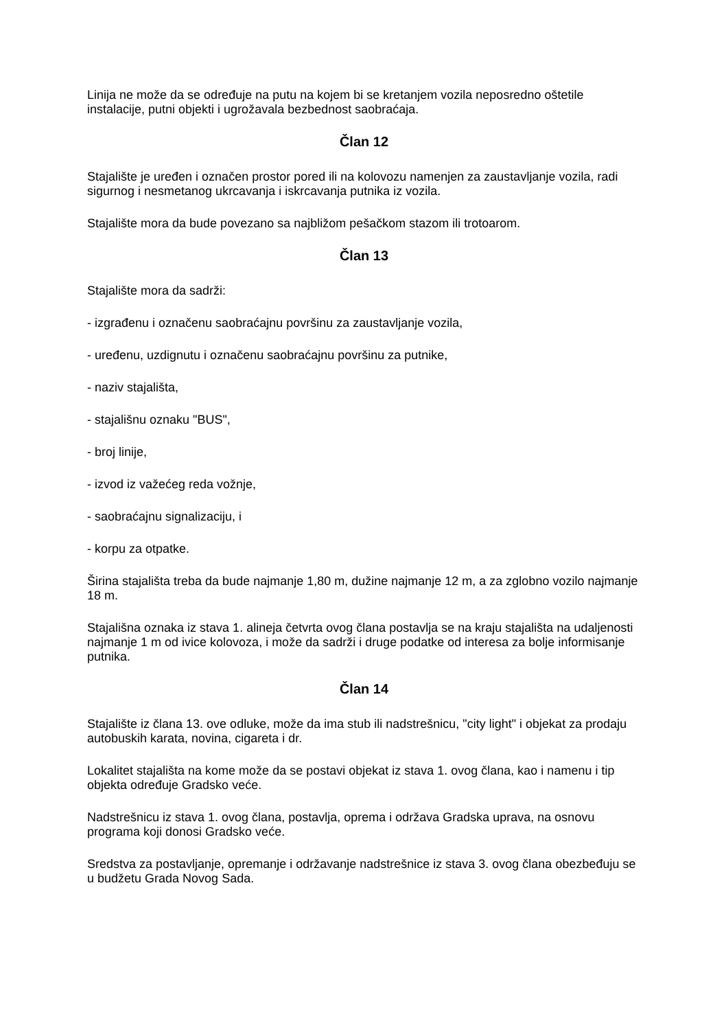Linija ne može da se određuje na putu na kojem bi se kretanjem vozila neposredno oštetile instalacije, putni objekti i ugrožavala bezbednost saobraćaja.
Član 12
Stajalište je uređen i označen prostor pored ili na kolovozu namenjen za zaustavljanje vozila, radi sigurnog i nesmetanog ukrcavanja i iskrcavanja putnika iz vozila.
Stajalište mora da bude povezano sa najbližom pešačkom stazom ili trotoarom.
Član 13
Stajalište mora da sadrži:
- izgrađenu i označenu saobraćajnu površinu za zaustavljanje vozila,
- uređenu, uzdignutu i označenu saobraćajnu površinu za putnike,
- naziv stajališta,
- stajališnu oznaku "BUS",
- broj linije,
- izvod iz važećeg reda vožnje,
- saobraćajnu signalizaciju, i
- korpu za otpatke.
Širina stajališta treba da bude najmanje 1,80 m, dužine najmanje 12 m, a za zglobno vozilo najmanje 18 m.
Stajališna oznaka iz stava 1. alineja četvrta ovog člana postavlja se na kraju stajališta na udaljenosti najmanje 1 m od ivice kolovoza, i može da sadrži i druge podatke od interesa za bolje informisanje putnika.
Član 14
Stajalište iz člana 13. ove odluke, može da ima stub ili nadstrešnicu, "city light" i objekat za prodaju autobuskih karata, novina, cigareta i dr.
Lokalitet stajališta na kome može da se postavi objekat iz stava 1. ovog člana, kao i namenu i tip objekta određuje Gradsko veće.
Nadstrešnicu iz stava 1. ovog člana, postavlja, oprema i održava Gradska uprava, na osnovu programa koji donosi Gradsko veće.
Sredstva za postavljanje, opremanje i održavanje nadstrešnice iz stava 3. ovog člana obezbeđuju se u budžetu Grada Novog Sada.